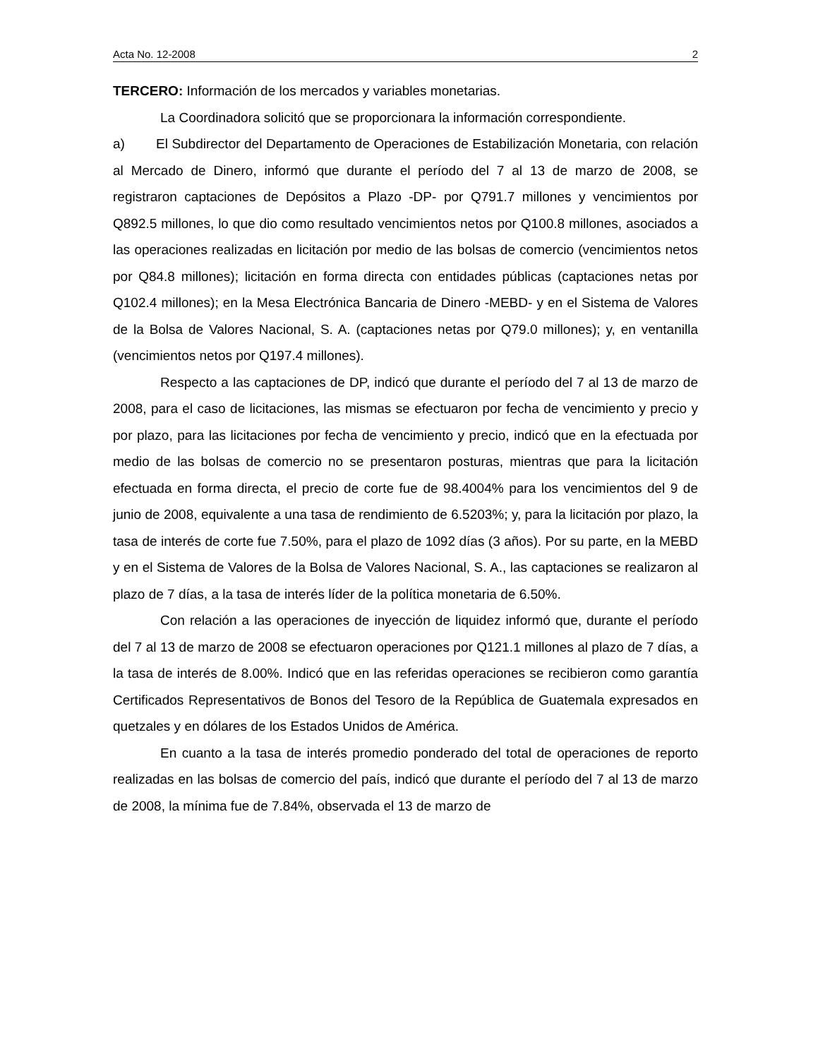Acta No. 12-2008 2
TERCERO: Información de los mercados y variables monetarias.
La Coordinadora solicitó que se proporcionara la información correspondiente.
a) El Subdirector del Departamento de Operaciones de Estabilización Monetaria, con relación al Mercado de Dinero, informó que durante el período del 7 al 13 de marzo de 2008, se registraron captaciones de Depósitos a Plazo -DP- por Q791.7 millones y vencimientos por Q892.5 millones, lo que dio como resultado vencimientos netos por Q100.8 millones, asociados a las operaciones realizadas en licitación por medio de las bolsas de comercio (vencimientos netos por Q84.8 millones); licitación en forma directa con entidades públicas (captaciones netas por Q102.4 millones); en la Mesa Electrónica Bancaria de Dinero -MEBD- y en el Sistema de Valores de la Bolsa de Valores Nacional, S. A. (captaciones netas por Q79.0 millones); y, en ventanilla (vencimientos netos por Q197.4 millones).
Respecto a las captaciones de DP, indicó que durante el período del 7 al 13 de marzo de 2008, para el caso de licitaciones, las mismas se efectuaron por fecha de vencimiento y precio y por plazo, para las licitaciones por fecha de vencimiento y precio, indicó que en la efectuada por medio de las bolsas de comercio no se presentaron posturas, mientras que para la licitación efectuada en forma directa, el precio de corte fue de 98.4004% para los vencimientos del 9 de junio de 2008, equivalente a una tasa de rendimiento de 6.5203%; y, para la licitación por plazo, la tasa de interés de corte fue 7.50%, para el plazo de 1092 días (3 años). Por su parte, en la MEBD y en el Sistema de Valores de la Bolsa de Valores Nacional, S. A., las captaciones se realizaron al plazo de 7 días, a la tasa de interés líder de la política monetaria de 6.50%.
Con relación a las operaciones de inyección de liquidez informó que, durante el período del 7 al 13 de marzo de 2008 se efectuaron operaciones por Q121.1 millones al plazo de 7 días, a la tasa de interés de 8.00%. Indicó que en las referidas operaciones se recibieron como garantía Certificados Representativos de Bonos del Tesoro de la República de Guatemala expresados en quetzales y en dólares de los Estados Unidos de América.
En cuanto a la tasa de interés promedio ponderado del total de operaciones de reporto realizadas en las bolsas de comercio del país, indicó que durante el período del 7 al 13 de marzo de 2008, la mínima fue de 7.84%, observada el 13 de marzo de